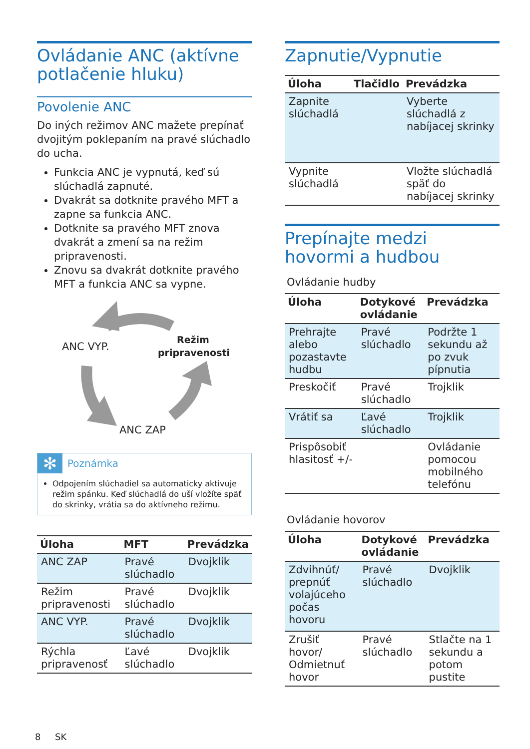Ovládanie ANC (aktívne potlačenie hluku)
Povolenie ANC
Do iných režimov ANC mažete prepínať dvojitým poklepaním na pravé slúchadlo do ucha.
Funkcia ANC je vypnutá, keď sú slúchadlá zapnuté.
Dvakrát sa dotknite pravého MFT a zapne sa funkcia ANC.
Dotknite sa pravého MFT znova dvakrát a zmení sa na režim pripravenosti.
Znovu sa dvakrát dotknite pravého MFT a funkcia ANC sa vypne.
ANC VYP.
Režim
pripravenosti
ANC ZAP
✻
Poznámka
Odpojením slúchadiel sa automaticky aktivuje režim spánku. Keď slúchadlá do uší vložíte späť do skrinky, vrátia sa do aktívneho režimu.
| Úloha | MFT | Prevádzka |
| --- | --- | --- |
| ANC ZAP | Pravé slúchadlo | Dvojklik |
| Režim pripravenosti | Pravé slúchadlo | Dvojklik |
| ANC VYP. | Pravé slúchadlo | Dvojklik |
| Rýchla pripravenosť | Ľavé slúchadlo | Dvojklik |
Zapnutie/Vypnutie
| Úloha | Tlačidlo | Prevádzka |
| --- | --- | --- |
| Zapnite slúchadlá | | Vyberte slúchadlá z nabíjacej skrinky |
| Vypnite slúchadlá | | Vložte slúchadlá späť do nabíjacej skrinky |
Prepínajte medzi hovormi a hudbou
Ovládanie hudby
| Úloha | Dotykové ovládanie | Prevádzka |
| --- | --- | --- |
| Prehrajte alebo pozastavte hudbu | Pravé slúchadlo | Podržte 1 sekundu až po zvuk pípnutia |
| Preskočiť | Pravé slúchadlo | Trojklik |
| Vrátiť sa | Ľavé slúchadlo | Trojklik |
| Prispôsobiť hlasitosť +/- | | Ovládanie pomocou mobilného telefónu |
Ovládanie hovorov
| Úloha | Dotykové ovládanie | Prevádzka |
| --- | --- | --- |
| Zdvihnúť/ prepnúť volajúceho počas hovoru | Pravé slúchadlo | Dvojklik |
| Zrušiť hovor/ Odmietnuť hovor | Pravé slúchadlo | Stlačte na 1 sekundu a potom pustite |
8 SK